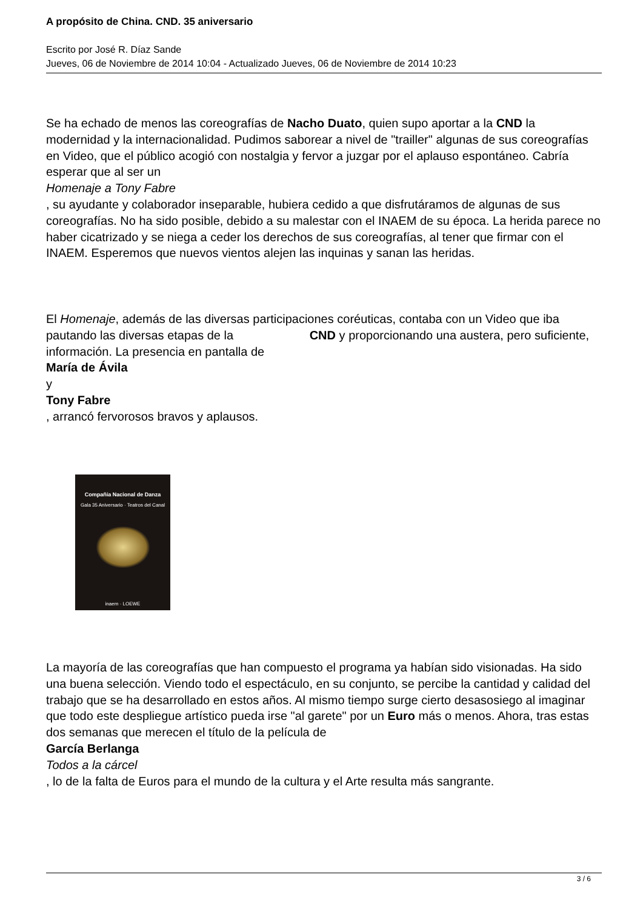A propósito de China. CND. 35 aniversario
Escrito por José R. Díaz Sande
Jueves, 06 de Noviembre de 2014 10:04 - Actualizado Jueves, 06 de Noviembre de 2014 10:23
Se ha echado de menos las coreografías de Nacho Duato, quien supo aportar a la CND la modernidad y la internacionalidad. Pudimos saborear a nivel de "trailler" algunas de sus coreografías en Video, que el público acogió con nostalgia y fervor a juzgar por el aplauso espontáneo. Cabría esperar que al ser un
Homenaje a Tony Fabre
, su ayudante y colaborador inseparable, hubiera cedido a que disfrutáramos de algunas de sus coreografías. No ha sido posible, debido a su malestar con el INAEM de su época. La herida parece no haber cicatrizado y se niega a ceder los derechos de sus coreografías, al tener que firmar con el INAEM. Esperemos que nuevos vientos alejen las inquinas y sanan las heridas.
El Homenaje, además de las diversas participaciones coréuticas, contaba con un Video que iba pautando las diversas etapas de la CND y proporcionando una austera, pero suficiente, información. La presencia en pantalla de
María de Ávila
y
Tony Fabre
, arrancó fervorosos bravos y aplausos.
Compañía Nacional de Danza
Gala 35 Aniversario · Teatros del Canal
inaem · LOEWE
La mayoría de las coreografías que han compuesto el programa ya habían sido visionadas. Ha sido una buena selección. Viendo todo el espectáculo, en su conjunto, se percibe la cantidad y calidad del trabajo que se ha desarrollado en estos años. Al mismo tiempo surge cierto desasosiego al imaginar que todo este despliegue artístico pueda irse "al garete" por un Euro más o menos. Ahora, tras estas dos semanas que merecen el título de la película de
García Berlanga
Todos a la cárcel
, lo de la falta de Euros para el mundo de la cultura y el Arte resulta más sangrante.
3 / 6